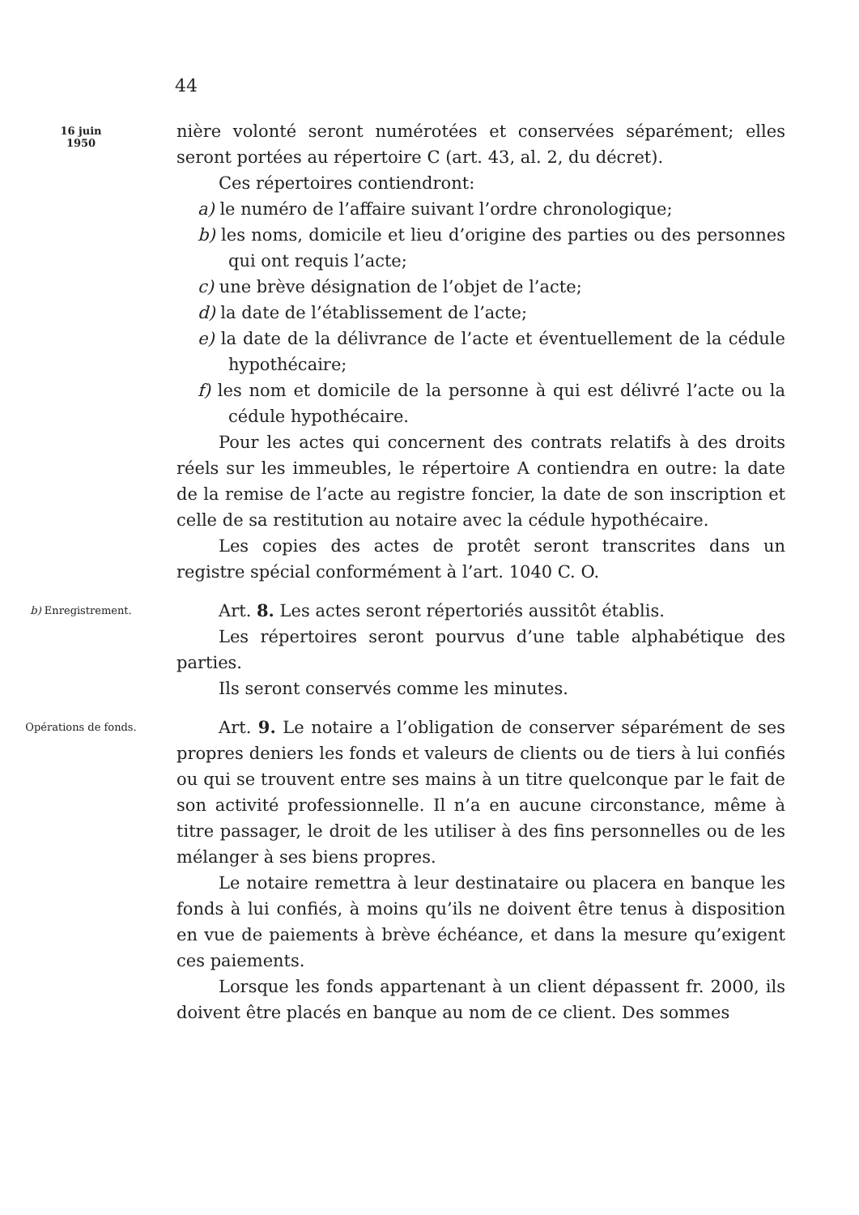44
16 juin
1950
nière volonté seront numérotées et conservées séparément; elles seront portées au répertoire C (art. 43, al. 2, du décret).
Ces répertoires contiendront:
a) le numéro de l’affaire suivant l’ordre chronologique;
b) les noms, domicile et lieu d’origine des parties ou des personnes qui ont requis l’acte;
c) une brève désignation de l’objet de l’acte;
d) la date de l’établissement de l’acte;
e) la date de la délivrance de l’acte et éventuellement de la cédule hypothécaire;
f) les nom et domicile de la personne à qui est délivré l’acte ou la cédule hypothécaire.
Pour les actes qui concernent des contrats relatifs à des droits réels sur les immeubles, le répertoire A contiendra en outre: la date de la remise de l’acte au registre foncier, la date de son inscription et celle de sa restitution au notaire avec la cédule hypothécaire.
Les copies des actes de protêt seront transcrites dans un registre spécial conformément à l’art. 1040 C. O.
b) Enregistrement.
Art. 8. Les actes seront répertoriés aussitôt établis.
Les répertoires seront pourvus d’une table alphabétique des parties.
Ils seront conservés comme les minutes.
Opérations de fonds.
Art. 9. Le notaire a l’obligation de conserver séparément de ses propres deniers les fonds et valeurs de clients ou de tiers à lui confiés ou qui se trouvent entre ses mains à un titre quelconque par le fait de son activité professionnelle. Il n’a en aucune circonstance, même à titre passager, le droit de les utiliser à des fins personnelles ou de les mélanger à ses biens propres.
Le notaire remettra à leur destinataire ou placera en banque les fonds à lui confiés, à moins qu’ils ne doivent être tenus à disposition en vue de paiements à brève échéance, et dans la mesure qu’exigent ces paiements.
Lorsque les fonds appartenant à un client dépassent fr. 2000, ils doivent être placés en banque au nom de ce client. Des sommes